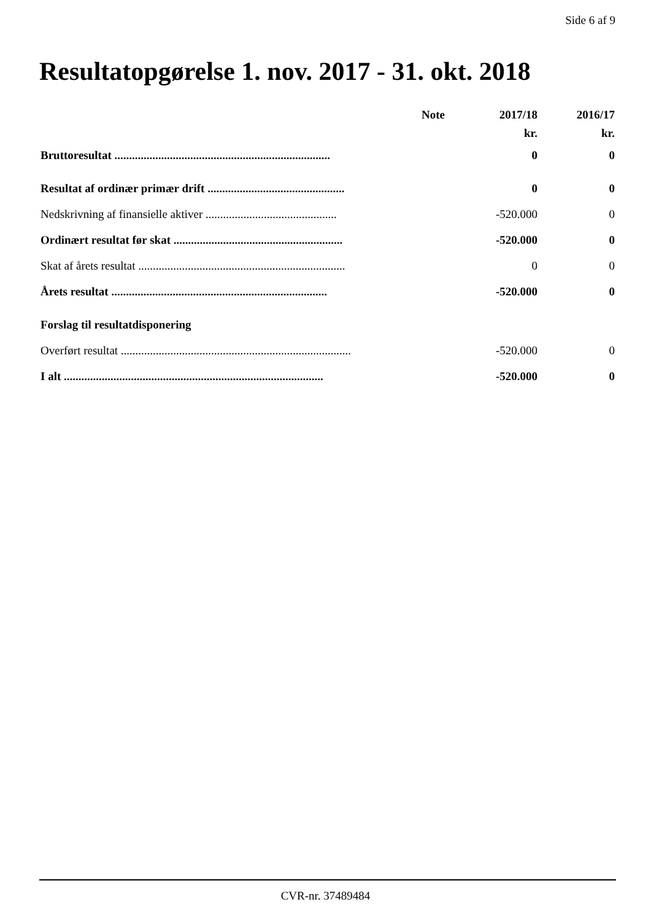Side 6 af 9
Resultatopgørelse 1. nov. 2017 - 31. okt. 2018
| | Note | 2017/18 | 2016/17 |
| --- | --- | --- | --- |
| | | kr. | kr. |
| Bruttoresultat .......................................................................... | | 0 | 0 |
| Resultat af ordinær primær drift ............................................... | | 0 | 0 |
| Nedskrivning af finansielle aktiver ............................................. | | -520.000 | 0 |
| Ordinært resultat før skat .......................................................... | | -520.000 | 0 |
| Skat af årets resultat ....................................................................... | | 0 | 0 |
| Årets resultat .......................................................................... | | -520.000 | 0 |
| Forslag til resultatdisponering | | | |
| Overført resultat ............................................................................... | | -520.000 | 0 |
| I alt ......................................................................................... | | -520.000 | 0 |
CVR-nr. 37489484